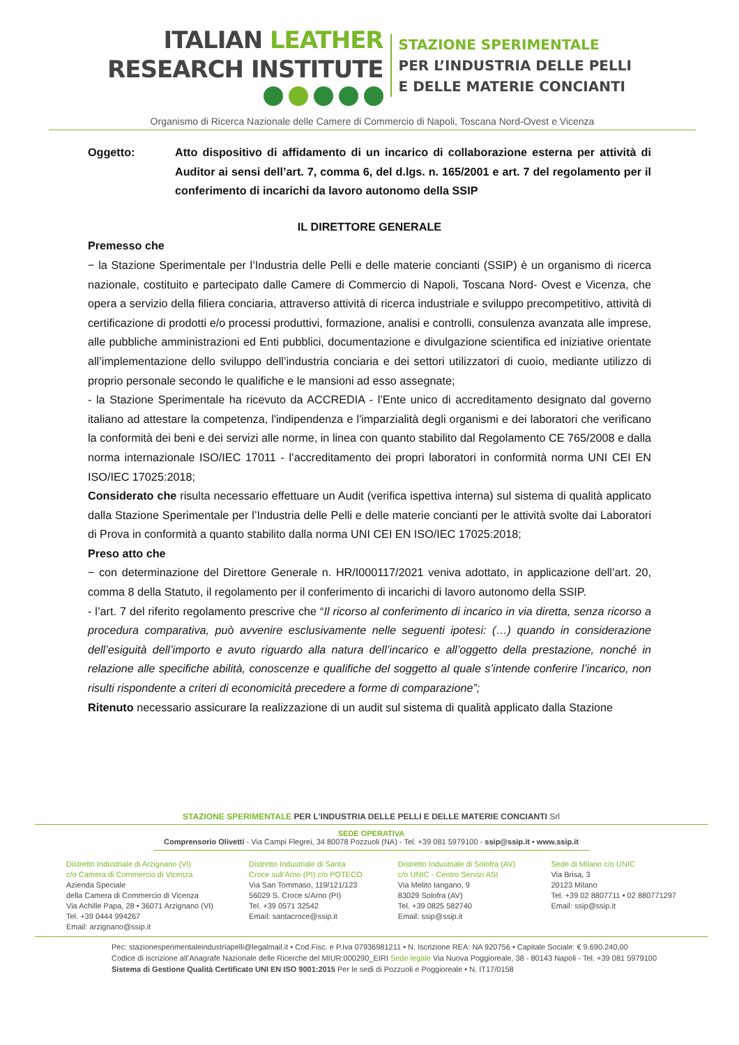ITALIAN LEATHER
RESEARCH INSTITUTE
STAZIONE SPERIMENTALE
PER L’INDUSTRIA DELLE PELLI
E DELLE MATERIE CONCIANTI
Organismo di Ricerca Nazionale delle Camere di Commercio di Napoli, Toscana Nord-Ovest e Vicenza
Oggetto: Atto dispositivo di affidamento di un incarico di collaborazione esterna per attività di Auditor ai sensi dell’art. 7, comma 6, del d.lgs. n. 165/2001 e art. 7 del regolamento per il conferimento di incarichi da lavoro autonomo della SSIP
IL DIRETTORE GENERALE
Premesso che
− la Stazione Sperimentale per l’Industria delle Pelli e delle materie concianti (SSIP) è un organismo di ricerca nazionale, costituito e partecipato dalle Camere di Commercio di Napoli, Toscana Nord- Ovest e Vicenza, che opera a servizio della filiera conciaria, attraverso attività di ricerca industriale e sviluppo precompetitivo, attività di certificazione di prodotti e/o processi produttivi, formazione, analisi e controlli, consulenza avanzata alle imprese, alle pubbliche amministrazioni ed Enti pubblici, documentazione e divulgazione scientifica ed iniziative orientate all’implementazione dello sviluppo dell’industria conciaria e dei settori utilizzatori di cuoio, mediante utilizzo di proprio personale secondo le qualifiche e le mansioni ad esso assegnate;
- la Stazione Sperimentale ha ricevuto da ACCREDIA - l’Ente unico di accreditamento designato dal governo italiano ad attestare la competenza, l'indipendenza e l'imparzialità degli organismi e dei laboratori che verificano la conformità dei beni e dei servizi alle norme, in linea con quanto stabilito dal Regolamento CE 765/2008 e dalla norma internazionale ISO/IEC 17011 - l’accreditamento dei propri laboratori in conformità norma UNI CEI EN ISO/IEC 17025:2018;
Considerato che risulta necessario effettuare un Audit (verifica ispettiva interna) sul sistema di qualità applicato dalla Stazione Sperimentale per l’Industria delle Pelli e delle materie concianti per le attività svolte dai Laboratori di Prova in conformità a quanto stabilito dalla norma UNI CEI EN ISO/IEC 17025:2018;
Preso atto che
− con determinazione del Direttore Generale n. HR/I000117/2021 veniva adottato, in applicazione dell’art. 20, comma 8 della Statuto, il regolamento per il conferimento di incarichi di lavoro autonomo della SSIP.
- l’art. 7 del riferito regolamento prescrive che “Il ricorso al conferimento di incarico in via diretta, senza ricorso a procedura comparativa, può avvenire esclusivamente nelle seguenti ipotesi: (…) quando in considerazione dell’esiguità dell’importo e avuto riguardo alla natura dell’incarico e all’oggetto della prestazione, nonché in relazione alle specifiche abilità, conoscenze e qualifiche del soggetto al quale s’intende conferire l’incarico, non risulti rispondente a criteri di economicità precedere a forme di comparazione”;
Ritenuto necessario assicurare la realizzazione di un audit sul sistema di qualità applicato dalla Stazione
STAZIONE SPERIMENTALE PER L’INDUSTRIA DELLE PELLI E DELLE MATERIE CONCIANTI Srl
SEDE OPERATIVA
Comprensorio Olivetti - Via Campi Flegrei, 34 80078 Pozzuoli (NA) - Tel. +39 081 5979100 - ssip@ssip.it • www.ssip.it
Distretto Industriale di Arzignano (VI)
c/o Camera di Commercio di Vicenza
Azienda Speciale
della Camera di Commercio di Vicenza
Via Achille Papa, 28 • 36071 Arzignano (VI)
Tel. +39 0444 994267
Email: arzignano@ssip.it
Distretto Industriale di Santa
Croce sull’Arno (PI) c/o POTECO
Via San Tommaso, 119/121/123
56029 S. Croce s/Arno (PI)
Tel. +39 0571 32542
Email: santacroce@ssip.it
Distretto Industriale di Solofra (AV)
c/o UNIC - Centro Servizi ASI
Via Melito Iangano, 9
83029 Solofra (AV)
Tel. +39 0825 582740
Email: ssip@ssip.it
Sede di Milano c/o UNIC
Via Brisa, 3
20123 Milano
Tel. +39 02 8807711 • 02 880771297
Email: ssip@ssip.it
Pec: stazionesperimentaleindustriapelli@legalmail.it • Cod.Fisc. e P.Iva 07936981211 • N. Iscrizione REA: NA 920756 • Capitale Sociale: € 9.690.240,00
Codice di iscrizione all’Anagrafe Nazionale delle Ricerche del MIUR:000290_EIRI Sede legale Via Nuova Poggioreale, 38 - 80143 Napoli - Tel. +39 081 5979100
Sistema di Gestione Qualità Certificato UNI EN ISO 9001:2015 Per le sedi di Pozzuoli e Poggioreale • N. IT17/0158